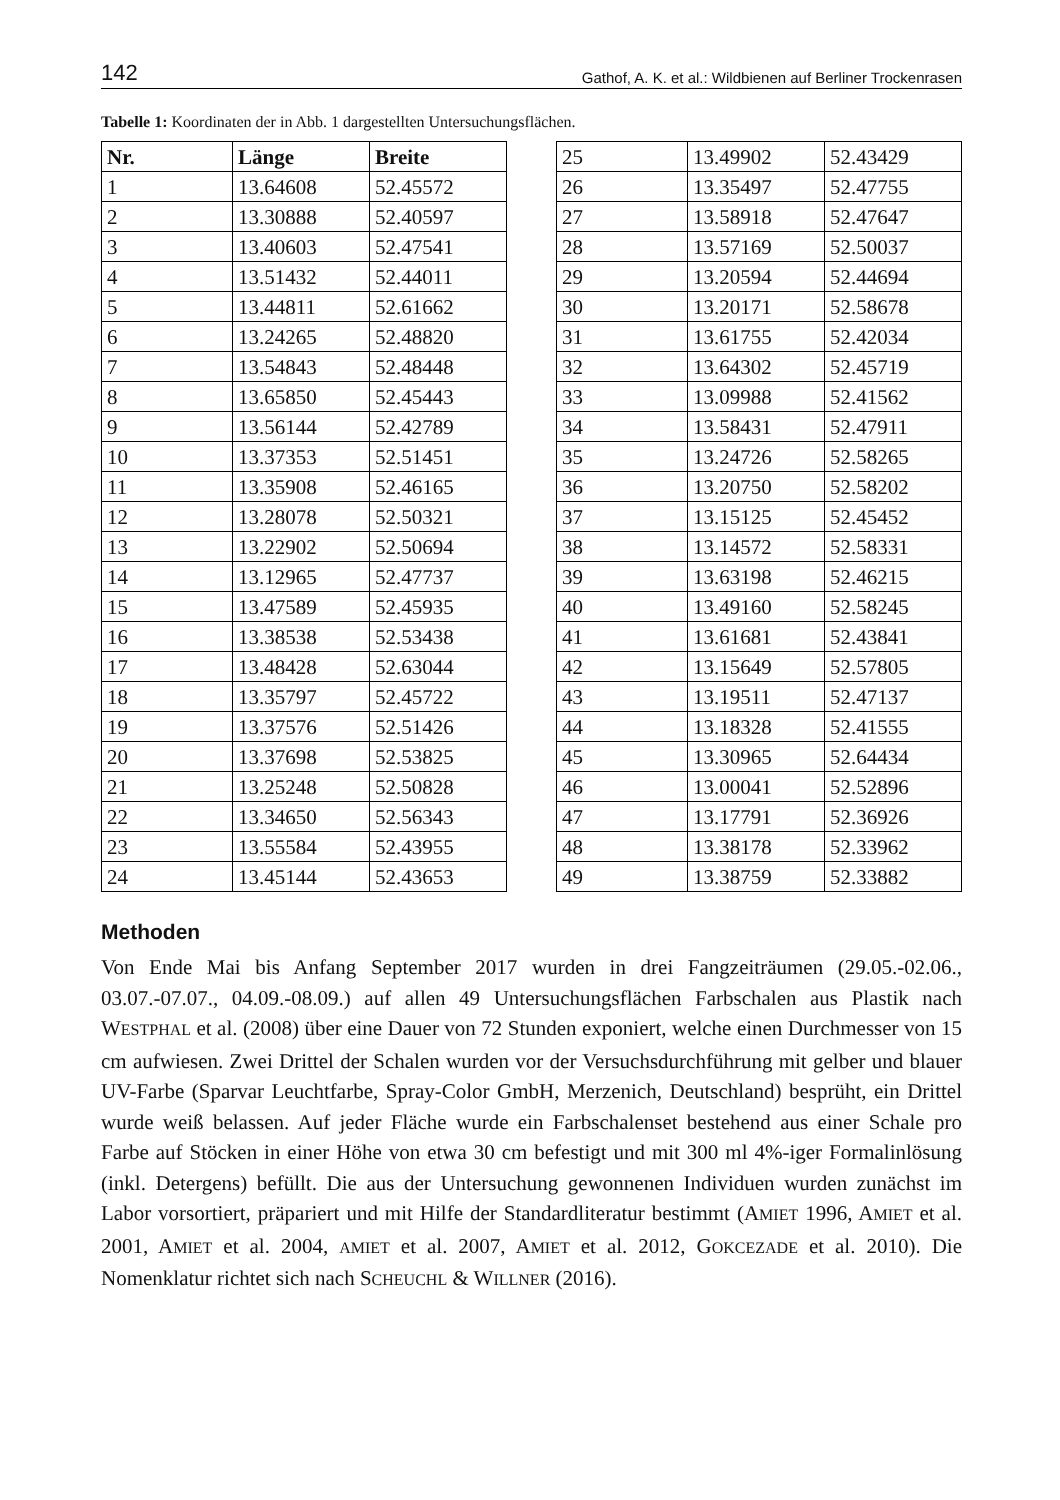142 Gathof, A. K. et al.: Wildbienen auf Berliner Trockenrasen
Tabelle 1: Koordinaten der in Abb. 1 dargestellten Untersuchungsflächen.
| Nr. | Länge | Breite |
| --- | --- | --- |
| 1 | 13.64608 | 52.45572 |
| 2 | 13.30888 | 52.40597 |
| 3 | 13.40603 | 52.47541 |
| 4 | 13.51432 | 52.44011 |
| 5 | 13.44811 | 52.61662 |
| 6 | 13.24265 | 52.48820 |
| 7 | 13.54843 | 52.48448 |
| 8 | 13.65850 | 52.45443 |
| 9 | 13.56144 | 52.42789 |
| 10 | 13.37353 | 52.51451 |
| 11 | 13.35908 | 52.46165 |
| 12 | 13.28078 | 52.50321 |
| 13 | 13.22902 | 52.50694 |
| 14 | 13.12965 | 52.47737 |
| 15 | 13.47589 | 52.45935 |
| 16 | 13.38538 | 52.53438 |
| 17 | 13.48428 | 52.63044 |
| 18 | 13.35797 | 52.45722 |
| 19 | 13.37576 | 52.51426 |
| 20 | 13.37698 | 52.53825 |
| 21 | 13.25248 | 52.50828 |
| 22 | 13.34650 | 52.56343 |
| 23 | 13.55584 | 52.43955 |
| 24 | 13.45144 | 52.43653 |
| 25 | 13.49902 | 52.43429 |
| 26 | 13.35497 | 52.47755 |
| 27 | 13.58918 | 52.47647 |
| 28 | 13.57169 | 52.50037 |
| 29 | 13.20594 | 52.44694 |
| 30 | 13.20171 | 52.58678 |
| 31 | 13.61755 | 52.42034 |
| 32 | 13.64302 | 52.45719 |
| 33 | 13.09988 | 52.41562 |
| 34 | 13.58431 | 52.47911 |
| 35 | 13.24726 | 52.58265 |
| 36 | 13.20750 | 52.58202 |
| 37 | 13.15125 | 52.45452 |
| 38 | 13.14572 | 52.58331 |
| 39 | 13.63198 | 52.46215 |
| 40 | 13.49160 | 52.58245 |
| 41 | 13.61681 | 52.43841 |
| 42 | 13.15649 | 52.57805 |
| 43 | 13.19511 | 52.47137 |
| 44 | 13.18328 | 52.41555 |
| 45 | 13.30965 | 52.64434 |
| 46 | 13.00041 | 52.52896 |
| 47 | 13.17791 | 52.36926 |
| 48 | 13.38178 | 52.33962 |
| 49 | 13.38759 | 52.33882 |
Methoden
Von Ende Mai bis Anfang September 2017 wurden in drei Fangzeiträumen (29.05.-02.06., 03.07.-07.07., 04.09.-08.09.) auf allen 49 Untersuchungsflächen Farbschalen aus Plastik nach WESTPHAL et al. (2008) über eine Dauer von 72 Stunden exponiert, welche einen Durchmesser von 15 cm aufwiesen. Zwei Drittel der Schalen wurden vor der Versuchsdurchführung mit gelber und blauer UV-Farbe (Sparvar Leuchtfarbe, Spray-Color GmbH, Merzenich, Deutschland) besprüht, ein Drittel wurde weiß belassen. Auf jeder Fläche wurde ein Farbschalenset bestehend aus einer Schale pro Farbe auf Stöcken in einer Höhe von etwa 30 cm befestigt und mit 300 ml 4%-iger Formalinlösung (inkl. Detergens) befüllt. Die aus der Untersuchung gewonnenen Individuen wurden zunächst im Labor vorsortiert, präpariert und mit Hilfe der Standardliteratur bestimmt (AMIET 1996, AMIET et al. 2001, AMIET et al. 2004, AMIET et al. 2007, AMIET et al. 2012, GOKCEZADE et al. 2010). Die Nomenklatur richtet sich nach SCHEUCHL & WILLNER (2016).